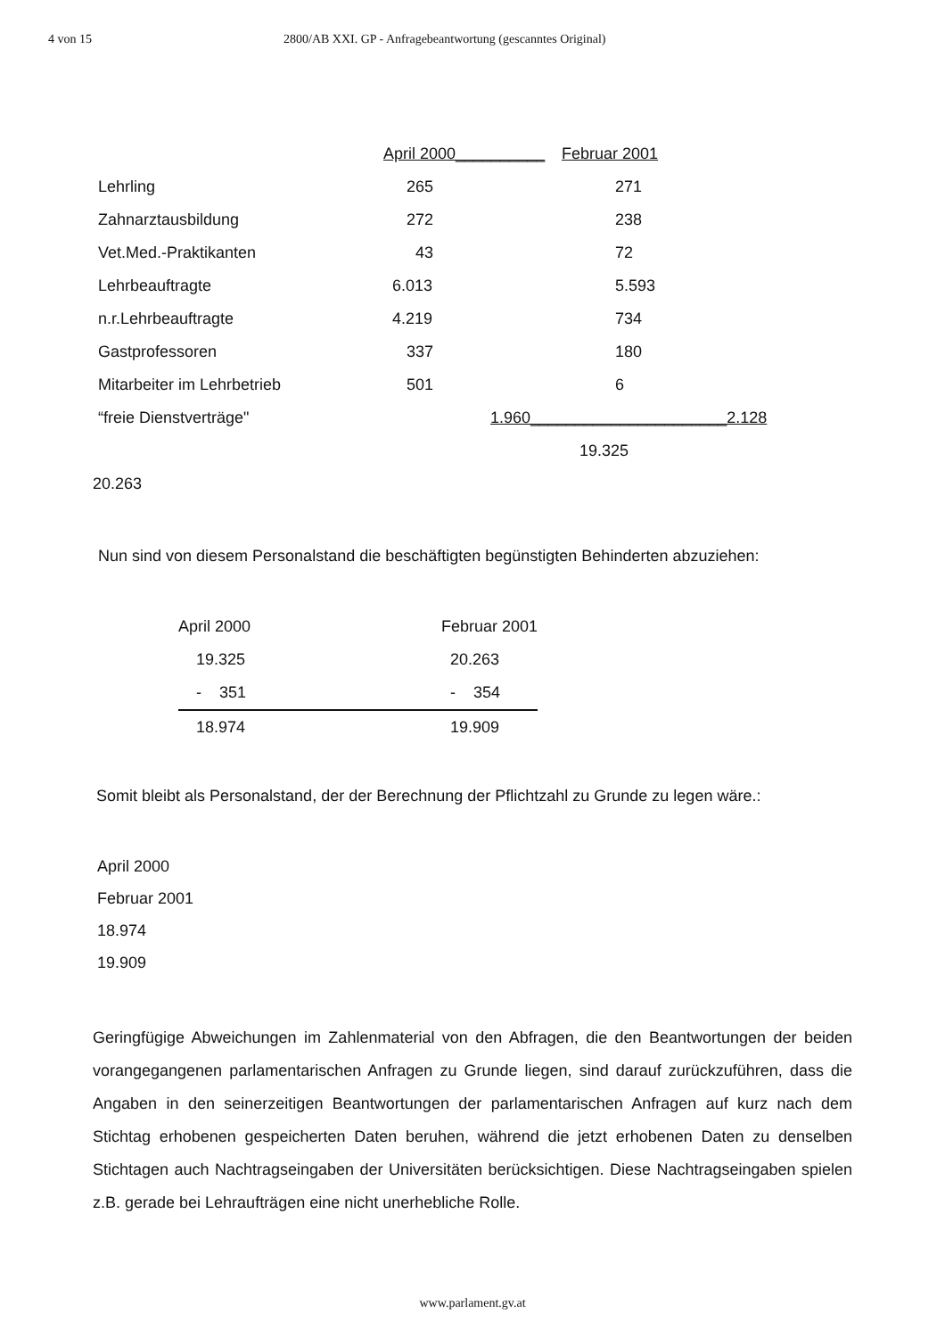4 von 15 2800/AB XXI. GP - Anfragebeantwortung (gescanntes Original)
| | April 2000__________ | Februar 2001 |
| Lehrling | 265 | 271 |
| Zahnarztausbildung | 272 | 238 |
| Vet.Med.-Praktikanten | 43 | 72 |
| Lehrbeauftragte | 6.013 | 5.593 |
| n.r.Lehrbeauftragte | 4.219 | 734 |
| Gastprofessoren | 337 | 180 |
| Mitarbeiter im Lehrbetrieb | 501 | 6 |
| “freie Dienstverträge" | 1.960______________________2.128 | |
| | | 19.325 |
20.263
Nun sind von diesem Personalstand die beschäftigten begünstigten Behinderten abzuziehen:
| April 2000 | Februar 2001 |
| 19.325 | 20.263 |
| - 351 | - 354 |
| 18.974 | 19.909 |
Somit bleibt als Personalstand, der der Berechnung der Pflichtzahl zu Grunde zu legen wäre.:
April 2000
Februar 2001
18.974
19.909
Geringfügige Abweichungen im Zahlenmaterial von den Abfragen, die den Beantwortungen der beiden vorangegangenen parlamentarischen Anfragen zu Grunde liegen, sind darauf zurückzuführen, dass die Angaben in den seinerzeitigen Beantwortungen der parlamentarischen Anfragen auf kurz nach dem Stichtag erhobenen gespeicherten Daten beruhen, während die jetzt erhobenen Daten zu denselben Stichtagen auch Nachtragseingaben der Universitäten berücksichtigen. Diese Nachtragseingaben spielen z.B. gerade bei Lehraufträgen eine nicht unerhebliche Rolle.
www.parlament.gv.at